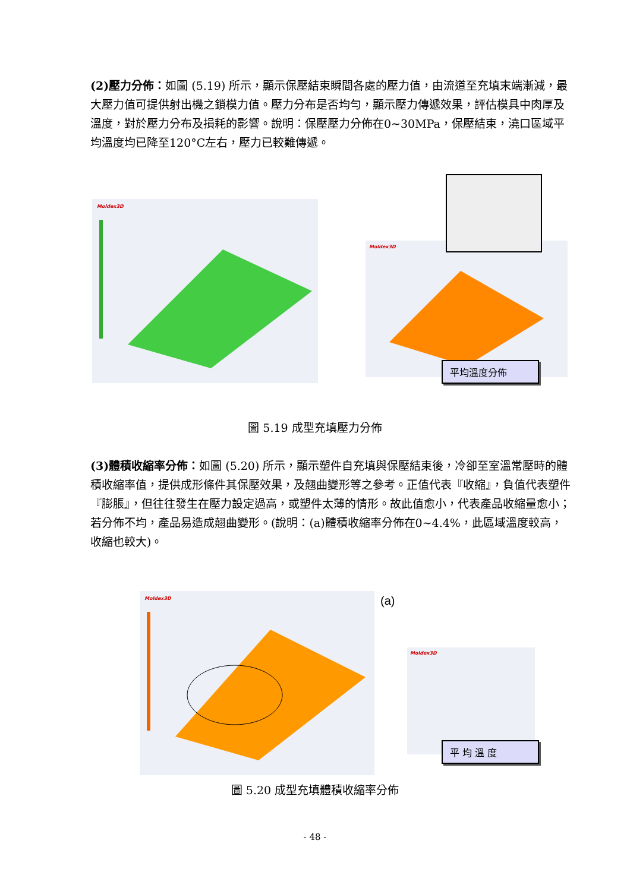(2)壓力分佈：如圖 (5.19) 所示，顯示保壓結束瞬間各處的壓力值，由流道至充填末端漸減，最大壓力值可提供射出機之鎖模力值。壓力分布是否均勻，顯示壓力傳遞效果，評估模具中肉厚及溫度，對於壓力分布及損耗的影響。說明：保壓壓力分佈在0~30MPa，保壓結束，澆口區域平均溫度均已降至120°C左右，壓力已較難傳遞。
Moldex3D
Moldex3D
平均溫度分佈
圖 5.19 成型充填壓力分佈
(3)體積收縮率分佈：如圖 (5.20) 所示，顯示塑件自充填與保壓結束後，冷卻至室溫常壓時的體積收縮率值，提供成形條件其保壓效果，及翹曲變形等之參考。正值代表『收縮』，負值代表塑件『膨脹』，但往往發生在壓力設定過高，或塑件太薄的情形。故此值愈小，代表產品收縮量愈小；若分佈不均，產品易造成翹曲變形。(說明：(a)體積收縮率分佈在0~4.4%，此區域溫度較高，收縮也較大)。
Moldex3D (a)
Moldex3D
平 均 溫 度
圖 5.20 成型充填體積收縮率分佈
- 48 -